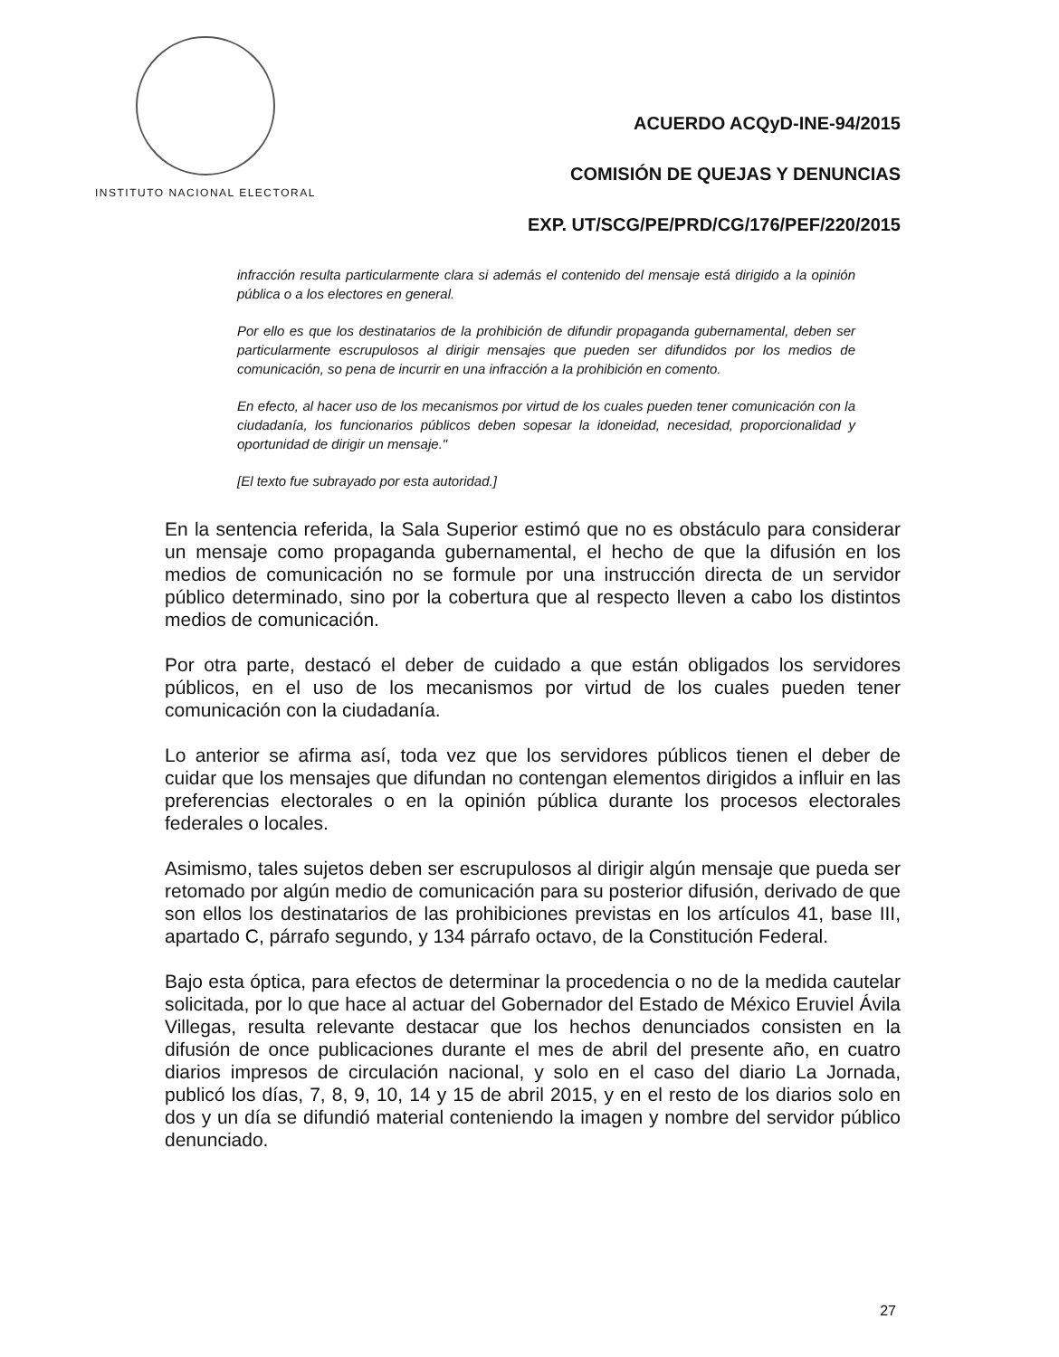INSTITUTO NACIONAL ELECTORAL
ACUERDO ACQyD-INE-94/2015
COMISIÓN DE QUEJAS Y DENUNCIAS
EXP. UT/SCG/PE/PRD/CG/176/PEF/220/2015
infracción resulta particularmente clara si además el contenido del mensaje está dirigido a la opinión pública o a los electores en general.
Por ello es que los destinatarios de la prohibición de difundir propaganda gubernamental, deben ser particularmente escrupulosos al dirigir mensajes que pueden ser difundidos por los medios de comunicación, so pena de incurrir en una infracción a la prohibición en comento.
En efecto, al hacer uso de los mecanismos por virtud de los cuales pueden tener comunicación con la ciudadanía, los funcionarios públicos deben sopesar la idoneidad, necesidad, proporcionalidad y oportunidad de dirigir un mensaje."
[El texto fue subrayado por esta autoridad.]
En la sentencia referida, la Sala Superior estimó que no es obstáculo para considerar un mensaje como propaganda gubernamental, el hecho de que la difusión en los medios de comunicación no se formule por una instrucción directa de un servidor público determinado, sino por la cobertura que al respecto lleven a cabo los distintos medios de comunicación.
Por otra parte, destacó el deber de cuidado a que están obligados los servidores públicos, en el uso de los mecanismos por virtud de los cuales pueden tener comunicación con la ciudadanía.
Lo anterior se afirma así, toda vez que los servidores públicos tienen el deber de cuidar que los mensajes que difundan no contengan elementos dirigidos a influir en las preferencias electorales o en la opinión pública durante los procesos electorales federales o locales.
Asimismo, tales sujetos deben ser escrupulosos al dirigir algún mensaje que pueda ser retomado por algún medio de comunicación para su posterior difusión, derivado de que son ellos los destinatarios de las prohibiciones previstas en los artículos 41, base III, apartado C, párrafo segundo, y 134 párrafo octavo, de la Constitución Federal.
Bajo esta óptica, para efectos de determinar la procedencia o no de la medida cautelar solicitada, por lo que hace al actuar del Gobernador del Estado de México Eruviel Ávila Villegas, resulta relevante destacar que los hechos denunciados consisten en la difusión de once publicaciones durante el mes de abril del presente año, en cuatro diarios impresos de circulación nacional, y solo en el caso del diario La Jornada, publicó los días, 7, 8, 9, 10, 14 y 15 de abril 2015, y en el resto de los diarios solo en dos y un día se difundió material conteniendo la imagen y nombre del servidor público denunciado.
27